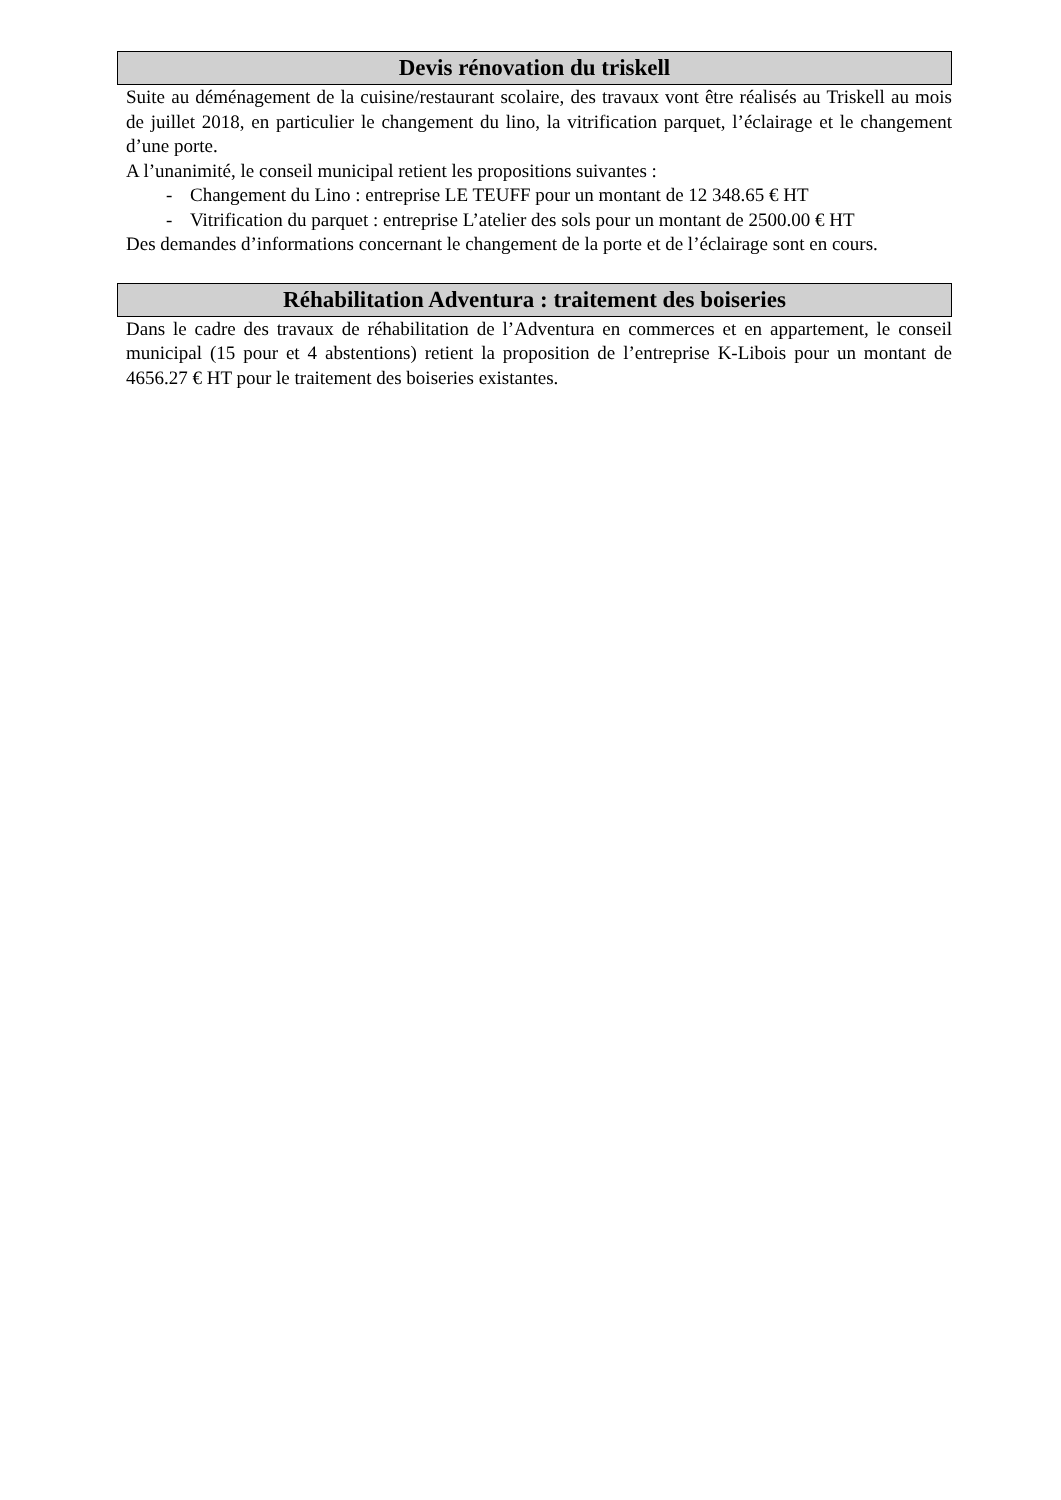Devis rénovation du triskell
Suite au déménagement de la cuisine/restaurant scolaire, des travaux vont être réalisés au Triskell au mois de juillet 2018, en particulier le changement du lino, la vitrification parquet, l’éclairage et le changement d’une porte.
A l’unanimité, le conseil municipal retient les propositions suivantes :
- Changement du Lino : entreprise LE TEUFF pour un montant de 12 348.65 € HT
- Vitrification du parquet : entreprise L’atelier des sols pour un montant de 2500.00 € HT
Des demandes d’informations concernant le changement de la porte et de l’éclairage sont en cours.
Réhabilitation Adventura : traitement des boiseries
Dans le cadre des travaux de réhabilitation de l’Adventura en commerces et en appartement, le conseil municipal (15 pour et 4 abstentions) retient la proposition de l’entreprise K-Libois pour un montant de 4656.27 € HT pour le traitement des boiseries existantes.